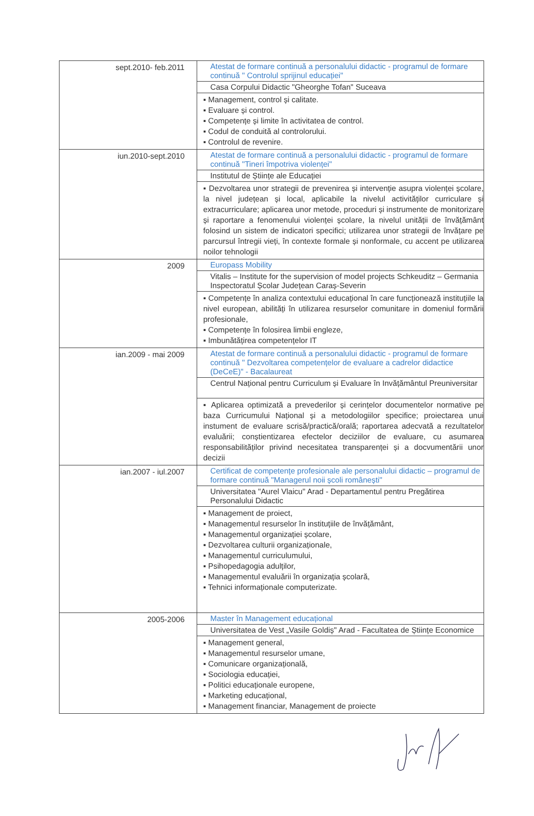| sept.2010- feb.2011 | Atestat de formare continuă a personalului didactic - programul de formare continuă " Controlul sprijinul educației" Casa Corpului Didactic "Gheorghe Tofan" Suceava ▪ Management, control și calitate. ▪ Evaluare și control. ▪ Competențe și limite în activitatea de control. ▪ Codul de conduită al controlorului. ▪ Controlul de revenire. |
| iun.2010-sept.2010 | Atestat de formare continuă a personalului didactic - programul de formare continuă "Tineri împotriva violenței" Institutul de Științe ale Educației ▪ Dezvoltarea unor strategii de prevenirea și intervenție asupra violenței școlare, la nivel județean și local, aplicabile la nivelul activităților curriculare și extracurriculare; aplicarea unor metode, proceduri și instrumente de monitorizare și raportare a fenomenului violenței școlare, la nivelul unității de învățământ folosind un sistem de indicatori specifici; utilizarea unor strategii de învățare pe parcursul întregii vieți, în contexte formale și nonformale, cu accent pe utilizarea noilor tehnologii |
| 2009 | Europass Mobility Vitalis – Institute for the supervision of model projects Schkeuditz – Germania Inspectoratul Școlar Județean Caraș-Severin ▪ Competențe în analiza contextului educațional în care funcționează instituțiile la nivel european, abilități în utilizarea resurselor comunitare in domeniul formării profesionale, ▪ Competențe în folosirea limbii engleze, ▪ Imbunătățirea competențelor IT |
| ian.2009 - mai 2009 | Atestat de formare continuă a personalului didactic - programul de formare continuă " Dezvoltarea competențelor de evaluare a cadrelor didactice (DeCeE)" - Bacalaureat Centrul Național pentru Curriculum și Evaluare în Invățământul Preuniversitar ▪ Aplicarea optimizată a prevederilor și cerințelor documentelor normative pe baza Curricumului Național și a metodologiilor specifice; proiectarea unui instument de evaluare scrisă/practică/orală; raportarea adecvată a rezultatelor evaluării; conștientizarea efectelor deciziilor de evaluare, cu asumarea responsabilităților privind necesitatea transparenței și a docvumentării unor decizii |
| ian.2007 - iul.2007 | Certificat de competențe profesionale ale personalului didactic – programul de formare continuă "Managerul noii școli românești" Universitatea "Aurel Vlaicu" Arad - Departamentul pentru Pregătirea Personalului Didactic ▪ Management de proiect, ▪ Managementul resurselor în instituțiile de învățământ, ▪ Managementul organizației școlare, ▪ Dezvoltarea culturii organizaționale, ▪ Managementul curriculumului, ▪ Psihopedagogia adulților, ▪ Managementul evaluării în organizația școlară, ▪ Tehnici informaționale computerizate. |
| 2005-2006 | Master în Management educațional Universitatea de Vest „Vasile Goldiș" Arad - Facultatea de Științe Economice ▪ Management general, ▪ Managementul resurselor umane, ▪ Comunicare organizațională, ▪ Sociologia educației, ▪ Politici educaționale europene, ▪ Marketing educațional, ▪ Management financiar, Management de proiecte |